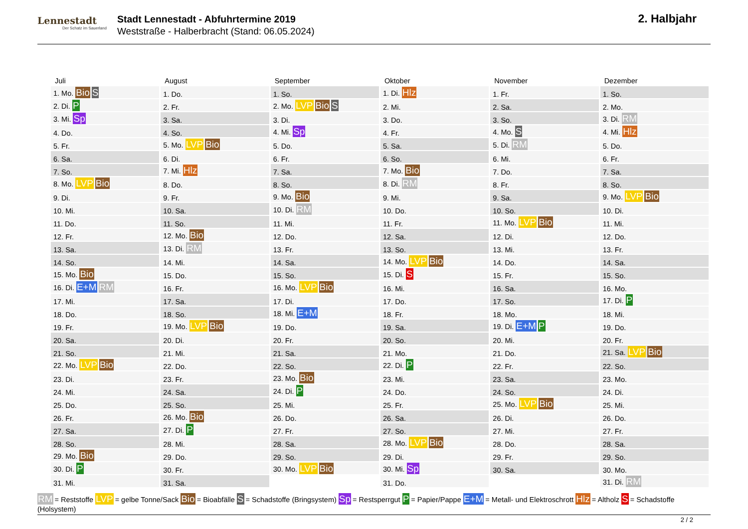Lennestadt
Der Schatz im Sauerland
Stadt Lennestadt - Abfuhrtermine 2019
Weststraße - Halberbracht (Stand: 06.05.2024)
2. Halbjahr
| Juli | August | September | Oktober | November | Dezember |
| --- | --- | --- | --- | --- | --- |
| 1. Mo. Bio S | 1. Do. | 1. So. | 1. Di. Hlz | 1. Fr. | 1. So. |
| 2. Di. P | 2. Fr. | 2. Mo. LVP Bio S | 2. Mi. | 2. Sa. | 2. Mo. |
| 3. Mi. Sp | 3. Sa. | 3. Di. | 3. Do. | 3. So. | 3. Di. RM |
| 4. Do. | 4. So. | 4. Mi. Sp | 4. Fr. | 4. Mo. S | 4. Mi. Hlz |
| 5. Fr. | 5. Mo. LVP Bio | 5. Do. | 5. Sa. | 5. Di. RM | 5. Do. |
| 6. Sa. | 6. Di. | 6. Fr. | 6. So. | 6. Mi. | 6. Fr. |
| 7. So. | 7. Mi. Hlz | 7. Sa. | 7. Mo. Bio | 7. Do. | 7. Sa. |
| 8. Mo. LVP Bio | 8. Do. | 8. So. | 8. Di. RM | 8. Fr. | 8. So. |
| 9. Di. | 9. Fr. | 9. Mo. Bio | 9. Mi. | 9. Sa. | 9. Mo. LVP Bio |
| 10. Mi. | 10. Sa. | 10. Di. RM | 10. Do. | 10. So. | 10. Di. |
| 11. Do. | 11. So. | 11. Mi. | 11. Fr. | 11. Mo. LVP Bio | 11. Mi. |
| 12. Fr. | 12. Mo. Bio | 12. Do. | 12. Sa. | 12. Di. | 12. Do. |
| 13. Sa. | 13. Di. RM | 13. Fr. | 13. So. | 13. Mi. | 13. Fr. |
| 14. So. | 14. Mi. | 14. Sa. | 14. Mo. LVP Bio | 14. Do. | 14. Sa. |
| 15. Mo. Bio | 15. Do. | 15. So. | 15. Di. S | 15. Fr. | 15. So. |
| 16. Di. E+M RM | 16. Fr. | 16. Mo. LVP Bio | 16. Mi. | 16. Sa. | 16. Mo. |
| 17. Mi. | 17. Sa. | 17. Di. | 17. Do. | 17. So. | 17. Di. P |
| 18. Do. | 18. So. | 18. Mi. E+M | 18. Fr. | 18. Mo. | 18. Mi. |
| 19. Fr. | 19. Mo. LVP Bio | 19. Do. | 19. Sa. | 19. Di. E+M P | 19. Do. |
| 20. Sa. | 20. Di. | 20. Fr. | 20. So. | 20. Mi. | 20. Fr. |
| 21. So. | 21. Mi. | 21. Sa. | 21. Mo. | 21. Do. | 21. Sa. LVP Bio |
| 22. Mo. LVP Bio | 22. Do. | 22. So. | 22. Di. P | 22. Fr. | 22. So. |
| 23. Di. | 23. Fr. | 23. Mo. Bio | 23. Mi. | 23. Sa. | 23. Mo. |
| 24. Mi. | 24. Sa. | 24. Di. P | 24. Do. | 24. So. | 24. Di. |
| 25. Do. | 25. So. | 25. Mi. | 25. Fr. | 25. Mo. LVP Bio | 25. Mi. |
| 26. Fr. | 26. Mo. Bio | 26. Do. | 26. Sa. | 26. Di. | 26. Do. |
| 27. Sa. | 27. Di. P | 27. Fr. | 27. So. | 27. Mi. | 27. Fr. |
| 28. So. | 28. Mi. | 28. Sa. | 28. Mo. LVP Bio | 28. Do. | 28. Sa. |
| 29. Mo. Bio | 29. Do. | 29. So. | 29. Di. | 29. Fr. | 29. So. |
| 30. Di. P | 30. Fr. | 30. Mo. LVP Bio | 30. Mi. Sp | 30. Sa. | 30. Mo. |
| 31. Mi. | 31. Sa. | | 31. Do. | | 31. Di. RM |
RM = Reststoffe LVP = gelbe Tonne/Sack Bio = Bioabfälle S = Schadstoffe (Bringsystem) Sp = Restsperrgut P = Papier/Pappe E+M = Metall- und Elektroschrott Hlz = Altholz S = Schadstoffe (Holsystem)
2 / 2